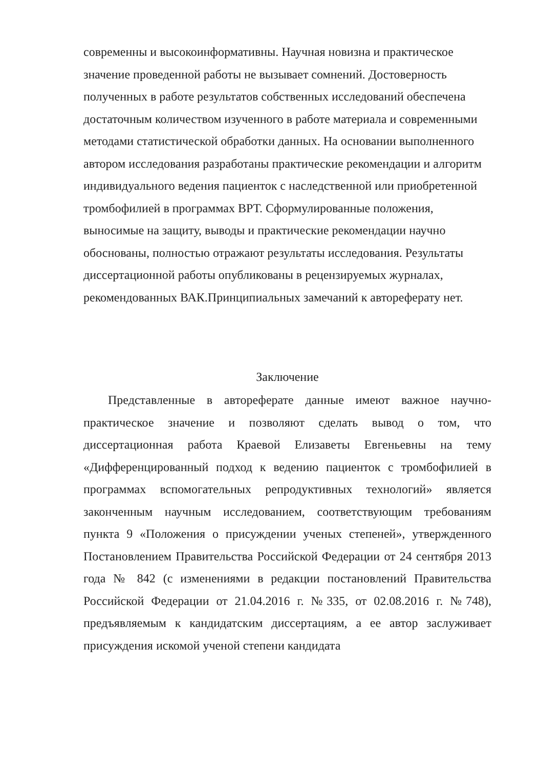современны и высокоинформативны. Научная новизна и практическое значение проведенной работы не вызывает сомнений. Достоверность полученных в работе результатов собственных исследований обеспечена достаточным количеством изученного в работе материала и современными методами статистической обработки данных. На основании выполненного автором исследования разработаны практические рекомендации и алгоритм индивидуального ведения пациенток с наследственной или приобретенной тромбофилией в программах ВРТ. Сформулированные положения, выносимые на защиту, выводы и практические рекомендации научно обоснованы, полностью отражают результаты исследования. Результаты диссертационной работы опубликованы в рецензируемых журналах, рекомендованных ВАК.Принципиальных замечаний к автореферату нет.
Заключение
Представленные в автореферате данные имеют важное научно-практическое значение и позволяют сделать вывод о том, что диссертационная работа Краевой Елизаветы Евгеньевны на тему «Дифференцированный подход к ведению пациенток с тромбофилией в программах вспомогательных репродуктивных технологий» является законченным научным исследованием, соответствующим требованиям пункта 9 «Положения о присуждении ученых степеней», утвержденного Постановлением Правительства Российской Федерации от 24 сентября 2013 года № 842 (с изменениями в редакции постановлений Правительства Российской Федерации от 21.04.2016 г. №335, от 02.08.2016 г. №748), предъявляемым к кандидатским диссертациям, а ее автор заслуживает присуждения искомой ученой степени кандидата